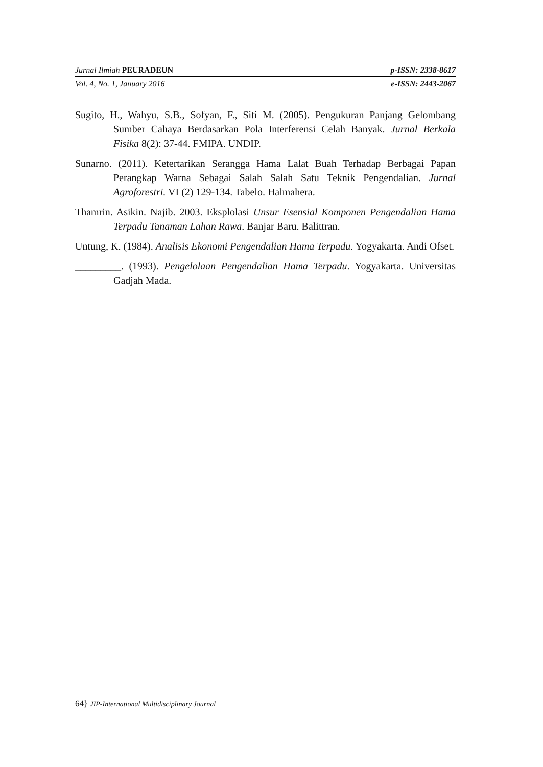Jurnal Ilmiah PEURADEUN p-ISSN: 2338-8617
Vol. 4, No. 1, January 2016 e-ISSN: 2443-2067
Sugito, H., Wahyu, S.B., Sofyan, F., Siti M. (2005). Pengukuran Panjang Gelombang Sumber Cahaya Berdasarkan Pola Interferensi Celah Banyak. Jurnal Berkala Fisika 8(2): 37-44. FMIPA. UNDIP.
Sunarno. (2011). Ketertarikan Serangga Hama Lalat Buah Terhadap Berbagai Papan Perangkap Warna Sebagai Salah Salah Satu Teknik Pengendalian. Jurnal Agroforestri. VI (2) 129-134. Tabelo. Halmahera.
Thamrin. Asikin. Najib. 2003. Eksplolasi Unsur Esensial Komponen Pengendalian Hama Terpadu Tanaman Lahan Rawa. Banjar Baru. Balittran.
Untung, K. (1984). Analisis Ekonomi Pengendalian Hama Terpadu. Yogyakarta. Andi Ofset.
_________. (1993). Pengelolaan Pengendalian Hama Terpadu. Yogyakarta. Universitas Gadjah Mada.
64} JIP-International Multidisciplinary Journal